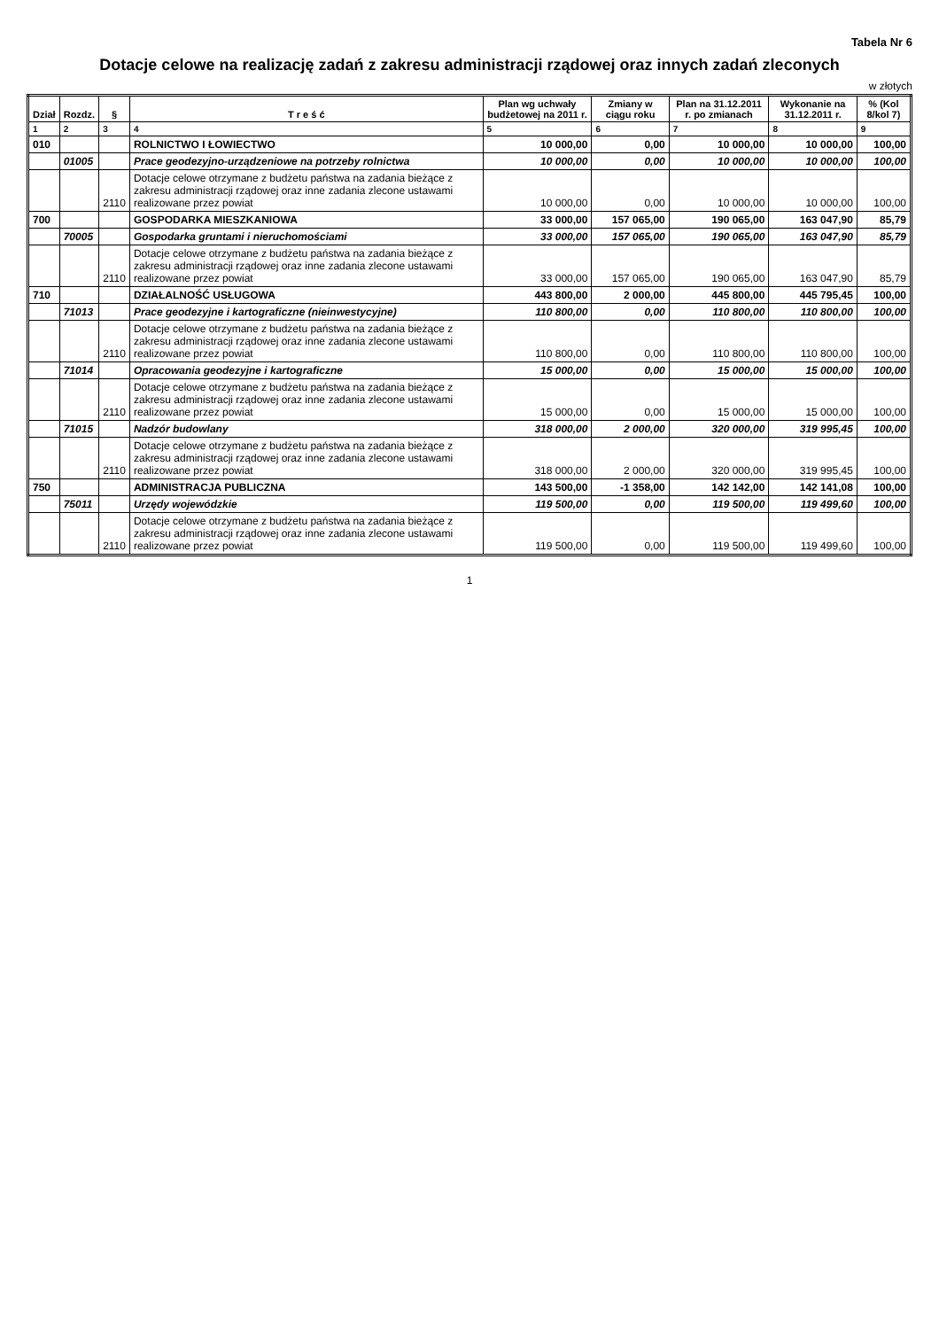Tabela Nr 6
Dotacje celowe na realizację zadań z zakresu administracji rządowej oraz innych zadań zleconych
w złotych
| Dział | Rozdz. | § | T r e ś ć | Plan wg uchwały budżetowej na 2011 r. | Zmiany w ciągu roku | Plan na 31.12.2011 r. po zmianach | Wykonanie na 31.12.2011 r. | % (Kol 8/kol 7) |
| --- | --- | --- | --- | --- | --- | --- | --- | --- |
| 1 | 2 | 3 | 4 | 5 | 6 | 7 | 8 | 9 |
| 010 | | | ROLNICTWO I ŁOWIECTWO | 10 000,00 | 0,00 | 10 000,00 | 10 000,00 | 100,00 |
| | 01005 | | Prace geodezyjno-urządzeniowe na potrzeby rolnictwa | 10 000,00 | 0,00 | 10 000,00 | 10 000,00 | 100,00 |
| | | 2110 | Dotacje celowe otrzymane z budżetu państwa na zadania bieżące z zakresu administracji rządowej oraz inne zadania zlecone ustawami realizowane przez powiat | 10 000,00 | 0,00 | 10 000,00 | 10 000,00 | 100,00 |
| 700 | | | GOSPODARKA MIESZKANIOWA | 33 000,00 | 157 065,00 | 190 065,00 | 163 047,90 | 85,79 |
| | 70005 | | Gospodarka gruntami i nieruchomościami | 33 000,00 | 157 065,00 | 190 065,00 | 163 047,90 | 85,79 |
| | | 2110 | Dotacje celowe otrzymane z budżetu państwa na zadania bieżące z zakresu administracji rządowej oraz inne zadania zlecone ustawami realizowane przez powiat | 33 000,00 | 157 065,00 | 190 065,00 | 163 047,90 | 85,79 |
| 710 | | | DZIAŁALNOŚĆ USŁUGOWA | 443 800,00 | 2 000,00 | 445 800,00 | 445 795,45 | 100,00 |
| | 71013 | | Prace geodezyjne i kartograficzne (nieinwestycyjne) | 110 800,00 | 0,00 | 110 800,00 | 110 800,00 | 100,00 |
| | | 2110 | Dotacje celowe otrzymane z budżetu państwa na zadania bieżące z zakresu administracji rządowej oraz inne zadania zlecone ustawami realizowane przez powiat | 110 800,00 | 0,00 | 110 800,00 | 110 800,00 | 100,00 |
| | 71014 | | Opracowania geodezyjne i kartograficzne | 15 000,00 | 0,00 | 15 000,00 | 15 000,00 | 100,00 |
| | | 2110 | Dotacje celowe otrzymane z budżetu państwa na zadania bieżące z zakresu administracji rządowej oraz inne zadania zlecone ustawami realizowane przez powiat | 15 000,00 | 0,00 | 15 000,00 | 15 000,00 | 100,00 |
| | 71015 | | Nadzór budowlany | 318 000,00 | 2 000,00 | 320 000,00 | 319 995,45 | 100,00 |
| | | 2110 | Dotacje celowe otrzymane z budżetu państwa na zadania bieżące z zakresu administracji rządowej oraz inne zadania zlecone ustawami realizowane przez powiat | 318 000,00 | 2 000,00 | 320 000,00 | 319 995,45 | 100,00 |
| 750 | | | ADMINISTRACJA PUBLICZNA | 143 500,00 | -1 358,00 | 142 142,00 | 142 141,08 | 100,00 |
| | 75011 | | Urzędy wojewódzkie | 119 500,00 | 0,00 | 119 500,00 | 119 499,60 | 100,00 |
| | | 2110 | Dotacje celowe otrzymane z budżetu państwa na zadania bieżące z zakresu administracji rządowej oraz inne zadania zlecone ustawami realizowane przez powiat | 119 500,00 | 0,00 | 119 500,00 | 119 499,60 | 100,00 |
1